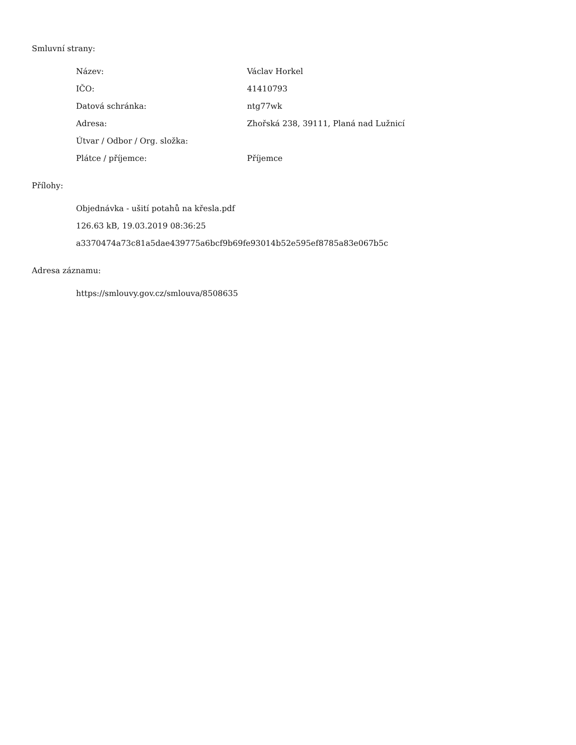Smluvní strany:
| Název: | Václav Horkel |
| IČO: | 41410793 |
| Datová schránka: | ntg77wk |
| Adresa: | Zhořská 238, 39111, Planá nad Lužnicí |
| Útvar / Odbor / Org. složka: | |
| Plátce / příjemce: | Příjemce |
Přílohy:
Objednávka - ušití potahů na křesla.pdf
126.63 kB, 19.03.2019 08:36:25
a3370474a73c81a5dae439775a6bcf9b69fe93014b52e595ef8785a83e067b5c
Adresa záznamu:
https://smlouvy.gov.cz/smlouva/8508635